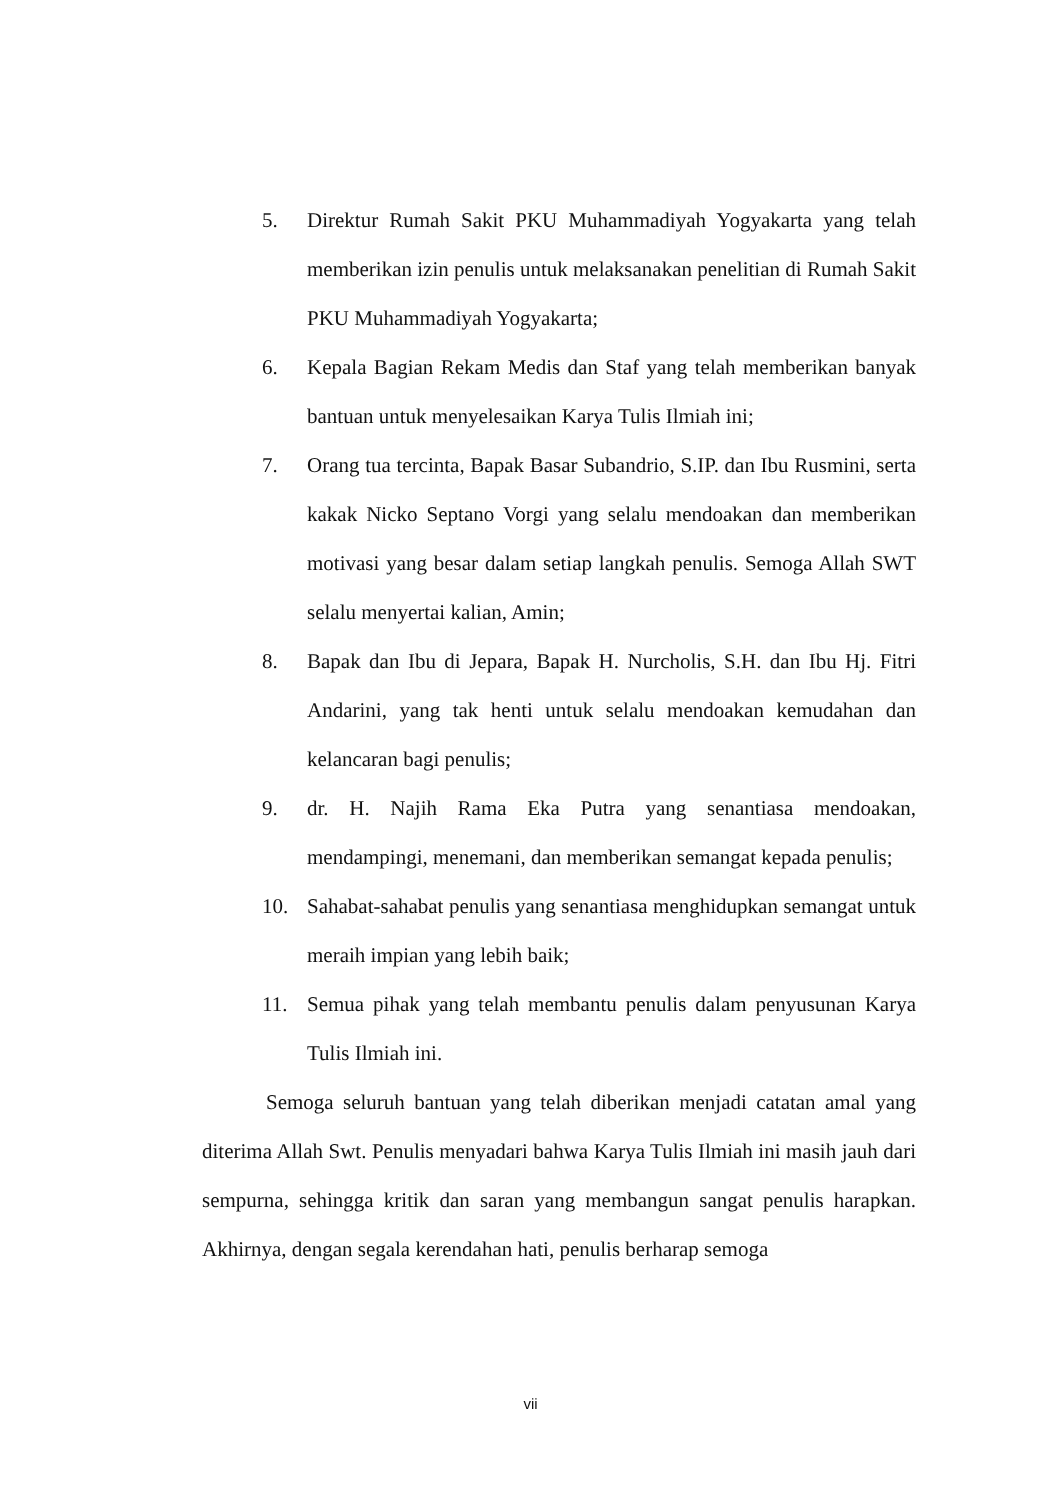5. Direktur Rumah Sakit PKU Muhammadiyah Yogyakarta yang telah memberikan izin penulis untuk melaksanakan penelitian di Rumah Sakit PKU Muhammadiyah Yogyakarta;
6. Kepala Bagian Rekam Medis dan Staf yang telah memberikan banyak bantuan untuk menyelesaikan Karya Tulis Ilmiah ini;
7. Orang tua tercinta, Bapak Basar Subandrio, S.IP. dan Ibu Rusmini, serta kakak Nicko Septano Vorgi yang selalu mendoakan dan memberikan motivasi yang besar dalam setiap langkah penulis. Semoga Allah SWT selalu menyertai kalian, Amin;
8. Bapak dan Ibu di Jepara, Bapak H. Nurcholis, S.H. dan Ibu Hj. Fitri Andarini, yang tak henti untuk selalu mendoakan kemudahan dan kelancaran bagi penulis;
9. dr. H. Najih Rama Eka Putra yang senantiasa mendoakan, mendampingi, menemani, dan memberikan semangat kepada penulis;
10. Sahabat-sahabat penulis yang senantiasa menghidupkan semangat untuk meraih impian yang lebih baik;
11. Semua pihak yang telah membantu penulis dalam penyusunan Karya Tulis Ilmiah ini.
Semoga seluruh bantuan yang telah diberikan menjadi catatan amal yang diterima Allah Swt. Penulis menyadari bahwa Karya Tulis Ilmiah ini masih jauh dari sempurna, sehingga kritik dan saran yang membangun sangat penulis harapkan. Akhirnya, dengan segala kerendahan hati, penulis berharap semoga
vii